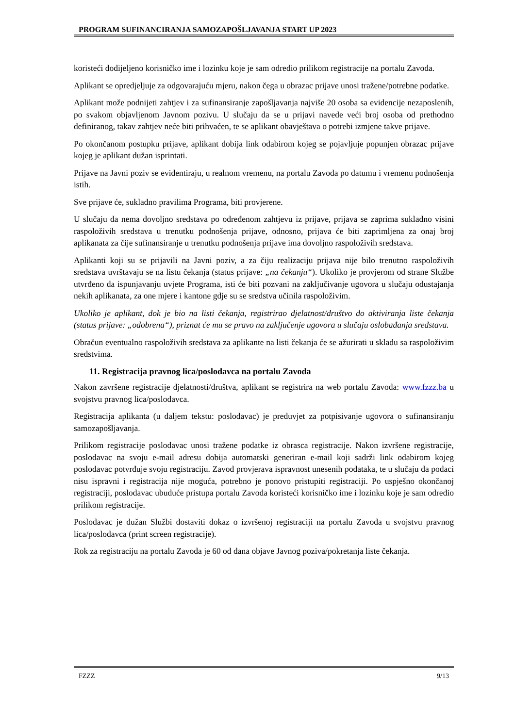PROGRAM SUFINANCIRANJA SAMOZAPOŠLJAVANJA START UP 2023
koristeći dodijeljeno korisničko ime i lozinku koje je sam odredio prilikom registracije na portalu Zavoda.
Aplikant se opredjeljuje za odgovarajuću mjeru, nakon čega u obrazac prijave unosi tražene/potrebne podatke.
Aplikant može podnijeti zahtjev i za sufinansiranje zapošljavanja najviše 20 osoba sa evidencije nezaposlenih, po svakom objavljenom Javnom pozivu. U slučaju da se u prijavi navede veći broj osoba od prethodno definiranog, takav zahtjev neće biti prihvaćen, te se aplikant obavještava o potrebi izmjene takve prijave.
Po okončanom postupku prijave, aplikant dobija link odabirom kojeg se pojavljuje popunjen obrazac prijave kojeg je aplikant dužan isprintati.
Prijave na Javni poziv se evidentiraju, u realnom vremenu, na portalu Zavoda po datumu i vremenu podnošenja istih.
Sve prijave će, sukladno pravilima Programa, biti provjerene.
U slučaju da nema dovoljno sredstava po određenom zahtjevu iz prijave, prijava se zaprima sukladno visini raspoloživih sredstava u trenutku podnošenja prijave, odnosno, prijava će biti zaprimljena za onaj broj aplikanata za čije sufinansiranje u trenutku podnošenja prijave ima dovoljno raspoloživih sredstava.
Aplikanti koji su se prijavili na Javni poziv, a za čiju realizaciju prijava nije bilo trenutno raspoloživih sredstava uvrštavaju se na listu čekanja (status prijave: „na čekanju“). Ukoliko je provjerom od strane Službe utvrđeno da ispunjavanju uvjete Programa, isti će biti pozvani na zaključivanje ugovora u slučaju odustajanja nekih aplikanata, za one mjere i kantone gdje su se sredstva učinila raspoloživim.
Ukoliko je aplikant, dok je bio na listi čekanja, registrirao djelatnost/društvo do aktiviranja liste čekanja (status prijave: „odobrena“), priznat će mu se pravo na zaključenje ugovora u slučaju oslobađanja sredstava.
Obračun eventualno raspoloživih sredstava za aplikante na listi čekanja će se ažurirati u skladu sa raspoloživim sredstvima.
11. Registracija pravnog lica/poslodavca na portalu Zavoda
Nakon završene registracije djelatnosti/društva, aplikant se registrira na web portalu Zavoda: www.fzzz.ba u svojstvu pravnog lica/poslodavca.
Registracija aplikanta (u daljem tekstu: poslodavac) je preduvjet za potpisivanje ugovora o sufinansiranju samozapošljavanja.
Prilikom registracije poslodavac unosi tražene podatke iz obrasca registracije. Nakon izvršene registracije, poslodavac na svoju e-mail adresu dobija automatski generiran e-mail koji sadrži link odabirom kojeg poslodavac potvrđuje svoju registraciju. Zavod provjerava ispravnost unesenih podataka, te u slučaju da podaci nisu ispravni i registracija nije moguća, potrebno je ponovo pristupiti registraciji. Po uspješno okončanoj registraciji, poslodavac ubuduće pristupa portalu Zavoda koristeći korisničko ime i lozinku koje je sam odredio prilikom registracije.
Poslodavac je dužan Službi dostaviti dokaz o izvršenoj registraciji na portalu Zavoda u svojstvu pravnog lica/poslodavca (print screen registracije).
Rok za registraciju na portalu Zavoda je 60 od dana objave Javnog poziva/pokretanja liste čekanja.
FZZZ 9/13